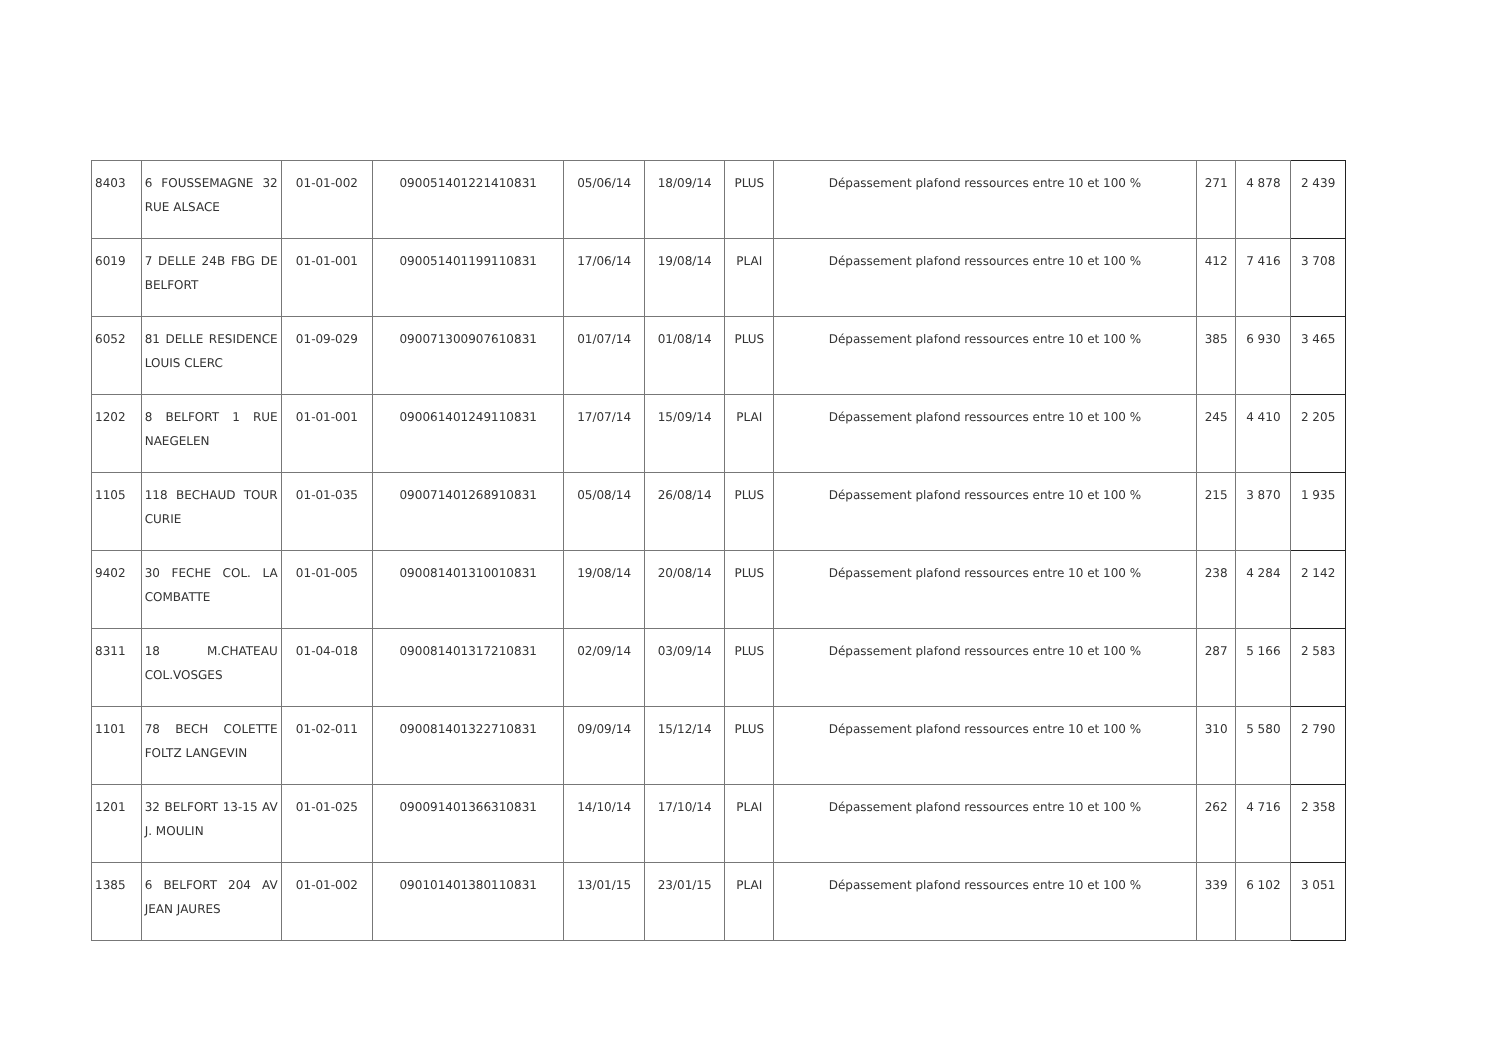| 8403 | 6 FOUSSEMAGNE 32 RUE ALSACE | 01-01-002 | 090051401221410831 | 05/06/14 | 18/09/14 | PLUS | Dépassement plafond ressources entre 10 et 100 % | 271 | 4 878 | 2 439 |
| 6019 | 7 DELLE 24B FBG DE BELFORT | 01-01-001 | 090051401199110831 | 17/06/14 | 19/08/14 | PLAI | Dépassement plafond ressources entre 10 et 100 % | 412 | 7 416 | 3 708 |
| 6052 | 81 DELLE RESIDENCE LOUIS CLERC | 01-09-029 | 090071300907610831 | 01/07/14 | 01/08/14 | PLUS | Dépassement plafond ressources entre 10 et 100 % | 385 | 6 930 | 3 465 |
| 1202 | 8 BELFORT 1 RUE NAEGELEN | 01-01-001 | 090061401249110831 | 17/07/14 | 15/09/14 | PLAI | Dépassement plafond ressources entre 10 et 100 % | 245 | 4 410 | 2 205 |
| 1105 | 118 BECHAUD TOUR CURIE | 01-01-035 | 090071401268910831 | 05/08/14 | 26/08/14 | PLUS | Dépassement plafond ressources entre 10 et 100 % | 215 | 3 870 | 1 935 |
| 9402 | 30 FECHE COL. LA COMBATTE | 01-01-005 | 090081401310010831 | 19/08/14 | 20/08/14 | PLUS | Dépassement plafond ressources entre 10 et 100 % | 238 | 4 284 | 2 142 |
| 8311 | 18 M.CHATEAU COL.VOSGES | 01-04-018 | 090081401317210831 | 02/09/14 | 03/09/14 | PLUS | Dépassement plafond ressources entre 10 et 100 % | 287 | 5 166 | 2 583 |
| 1101 | 78 BECH COLETTE FOLTZ LANGEVIN | 01-02-011 | 090081401322710831 | 09/09/14 | 15/12/14 | PLUS | Dépassement plafond ressources entre 10 et 100 % | 310 | 5 580 | 2 790 |
| 1201 | 32 BELFORT 13-15 AV J. MOULIN | 01-01-025 | 090091401366310831 | 14/10/14 | 17/10/14 | PLAI | Dépassement plafond ressources entre 10 et 100 % | 262 | 4 716 | 2 358 |
| 1385 | 6 BELFORT 204 AV JEAN JAURES | 01-01-002 | 090101401380110831 | 13/01/15 | 23/01/15 | PLAI | Dépassement plafond ressources entre 10 et 100 % | 339 | 6 102 | 3 051 |